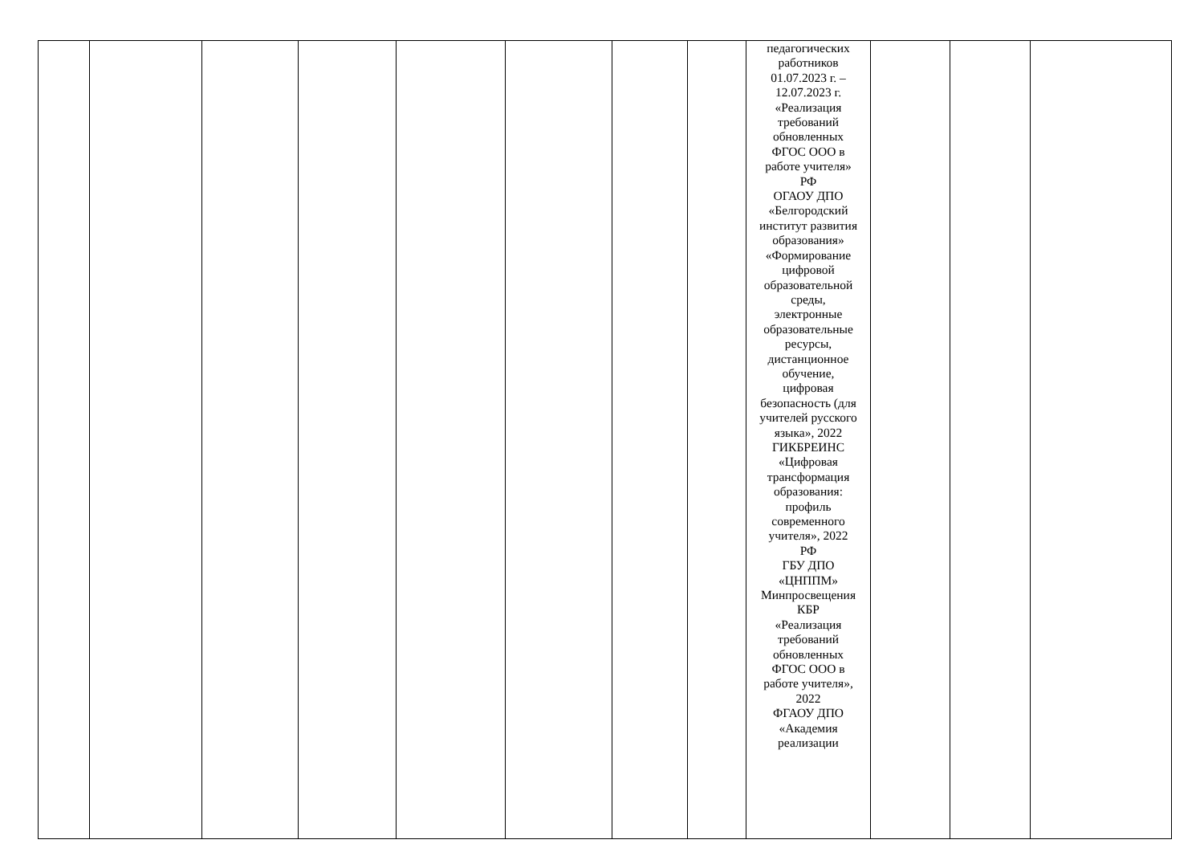| | | | | | | | | педагогических работников 01.07.2023 г. – 12.07.2023 г. «Реализация требований обновленных ФГОС ООО в работе учителя» РФ ОГАОУ ДПО «Белгородский институт развития образования» «Формирование цифровой образовательной среды, электронные образовательные ресурсы, дистанционное обучение, цифровая безопасность (для учителей русского языка», 2022 ГИКБРЕИНС «Цифровая трансформация образования: профиль современного учителя», 2022 РФ ГБУ ДПО «ЦНППМ» Минпросвещения КБР «Реализация требований обновленных ФГОС ООО в работе учителя», 2022 ФГАОУ ДПО «Академия реализации | | | |